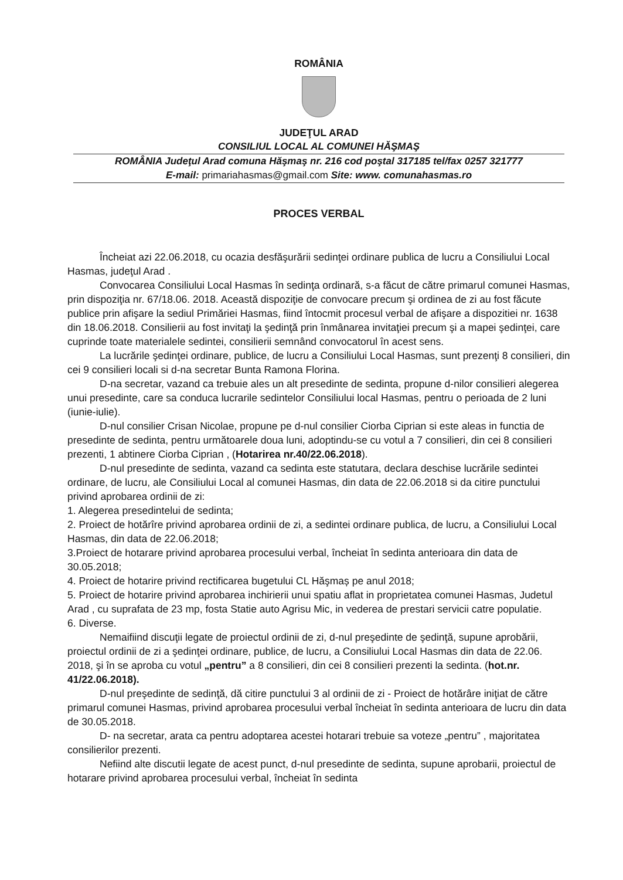ROMÂNIA
JUDEŢUL ARAD
CONSILIUL LOCAL AL COMUNEI HĂŞMAŞ
ROMÂNIA Judeţul Arad comuna Hăşmaş nr. 216 cod poştal 317185 tel/fax 0257 321777
E-mail: primariahasmas@gmail.com Site: www. comunahasmas.ro
PROCES VERBAL
Încheiat azi 22.06.2018, cu ocazia desfăşurării sedinţei ordinare publica de lucru a Consiliului Local Hasmas, judeţul Arad .
Convocarea Consiliului Local Hasmas în sedinţa ordinară, s-a făcut de către primarul comunei Hasmas, prin dispoziţia nr. 67/18.06. 2018. Această dispoziţie de convocare precum şi ordinea de zi au fost făcute publice prin afişare la sediul Primăriei Hasmas, fiind întocmit procesul verbal de afişare a dispozitiei nr. 1638 din 18.06.2018. Consilierii au fost invitaţi la şedinţă prin înmânarea invitaţiei precum şi a mapei şedinţei, care cuprinde toate materialele sedintei, consilierii semnând convocatorul în acest sens.
La lucrările şedinţei ordinare, publice, de lucru a Consiliului Local Hasmas, sunt prezenţi 8 consilieri, din cei 9 consilieri locali si d-na secretar Bunta Ramona Florina.
D-na secretar, vazand ca trebuie ales un alt presedinte de sedinta, propune d-nilor consilieri alegerea unui presedinte, care sa conduca lucrarile sedintelor Consiliului local Hasmas, pentru o perioada de 2 luni (iunie-iulie).
D-nul consilier Crisan Nicolae, propune pe d-nul consilier Ciorba Ciprian si este aleas in functia de presedinte de sedinta, pentru următoarele doua luni, adoptindu-se cu votul a 7 consilieri, din cei 8 consilieri prezenti, 1 abtinere Ciorba Ciprian , (Hotarirea nr.40/22.06.2018).
D-nul presedinte de sedinta, vazand ca sedinta este statutara, declara deschise lucrările sedintei ordinare, de lucru, ale Consiliului Local al comunei Hasmas, din data de 22.06.2018 si da citire punctului privind aprobarea ordinii de zi:
1. Alegerea presedintelui de sedinta;
2. Proiect de hotărîre privind aprobarea ordinii de zi, a sedintei ordinare publica, de lucru, a Consiliului Local Hasmas, din data de 22.06.2018;
3.Proiect de hotarare privind aprobarea procesului verbal, încheiat în sedinta anterioara din data de 30.05.2018;
4. Proiect de hotarire privind rectificarea bugetului CL Hăşmaș pe anul 2018;
5. Proiect de hotarire privind aprobarea inchirierii unui spatiu aflat in proprietatea comunei Hasmas, Judetul Arad , cu suprafata de 23 mp, fosta Statie auto Agrisu Mic, in vederea de prestari servicii catre populatie.
6. Diverse.
Nemaifiind discuţii legate de proiectul ordinii de zi, d-nul preşedinte de şedinţă, supune aprobării, proiectul ordinii de zi a şedinţei ordinare, publice, de lucru, a Consiliului Local Hasmas din data de 22.06. 2018, şi în se aproba cu votul „pentru” a 8 consilieri, din cei 8 consilieri prezenti la sedinta. (hot.nr. 41/22.06.2018).
D-nul preşedinte de sedinţă, dă citire punctului 3 al ordinii de zi - Proiect de hotărâre iniţiat de către primarul comunei Hasmas, privind aprobarea procesului verbal încheiat în sedinta anterioara de lucru din data de 30.05.2018.
D- na secretar, arata ca pentru adoptarea acestei hotarari trebuie sa voteze „pentru” , majoritatea consilierilor prezenti.
Nefiind alte discutii legate de acest punct, d-nul presedinte de sedinta, supune aprobarii, proiectul de hotarare privind aprobarea procesului verbal, încheiat în sedinta